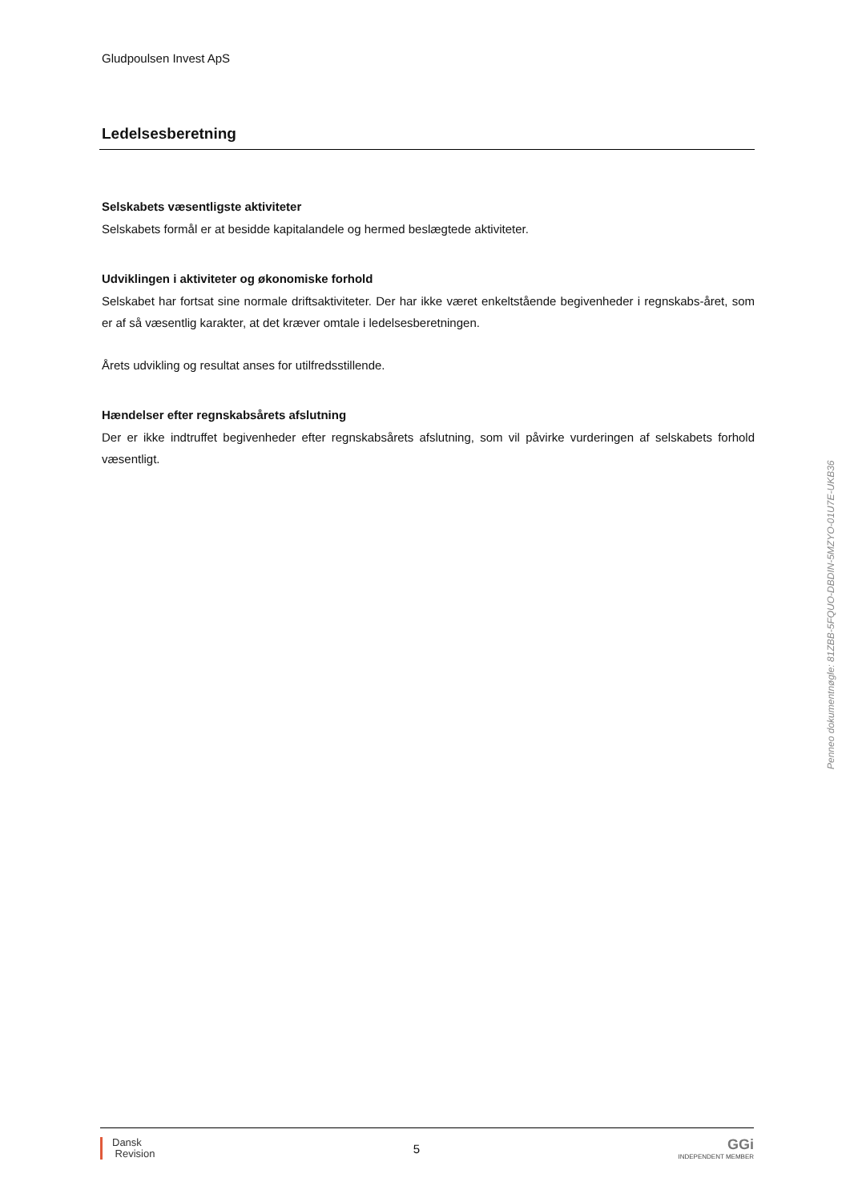Gludpoulsen Invest ApS
Ledelsesberetning
Selskabets væsentligste aktiviteter
Selskabets formål er at besidde kapitalandele og hermed beslægtede aktiviteter.
Udviklingen i aktiviteter og økonomiske forhold
Selskabet har fortsat sine normale driftsaktiviteter. Der har ikke været enkeltstående begivenheder i regnskabs-året, som er af så væsentlig karakter, at det kræver omtale i ledelsesberetningen.
Årets udvikling og resultat anses for utilfredsstillende.
Hændelser efter regnskabsårets afslutning
Der er ikke indtruffet begivenheder efter regnskabsårets afslutning, som vil påvirke vurderingen af selskabets forhold væsentligt.
Penneo dokumentnøgle: 81ZBB-5FQUO-DBDIN-5MZYO-01U7E-UKB36
Dansk
Revision
5
GGi
INDEPENDENT MEMBER